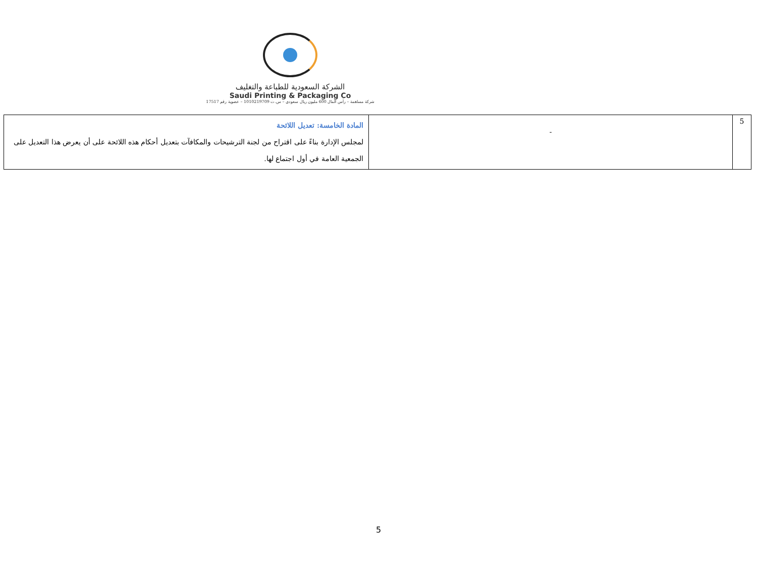الشركة السعودية للطباعة والتغليف
Saudi Printing & Packaging Co
شركة مساهمة – رأس المال 600 مليون ريال سعودي – س.ت 1010219709 – عضوية رقم 17517
| 5 | - | المادة الخامسة: تعديل اللائحة لمجلس الإدارة بناءً على اقتراح من لجنة الترشيحات والمكافآت بتعديل أحكام هذه اللائحة على أن يعرض هذا التعديل على الجمعية العامة في أول اجتماع لها. |
5